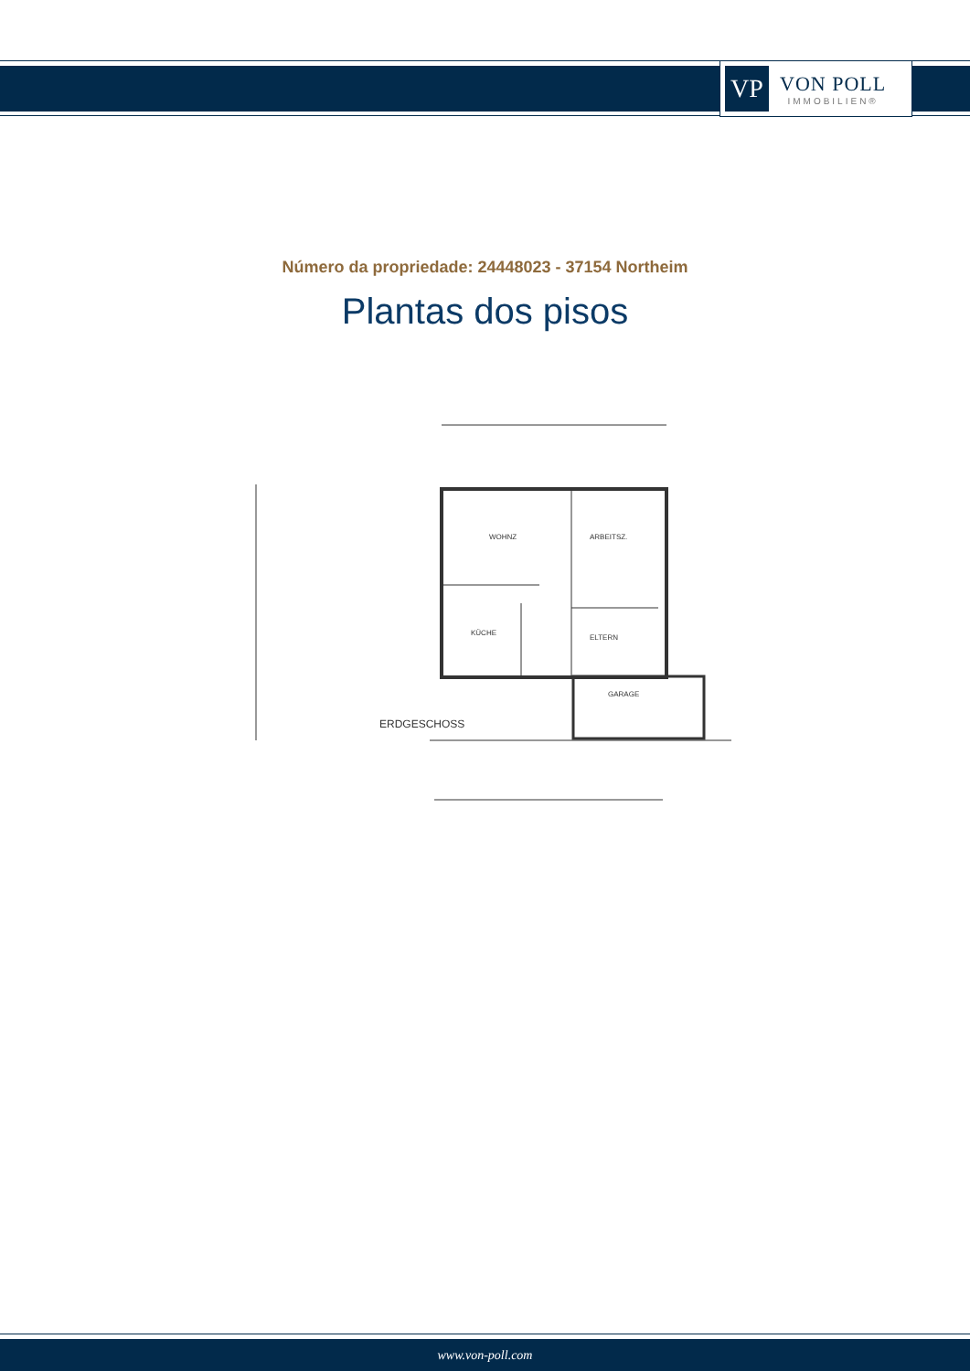VP
VON POLL
IMMOBILIEN®
Número da propriedade: 24448023 - 37154 Northeim
Plantas dos pisos
WOHNZ
ARBEITSZ.
KÜCHE
ELTERN
GARAGE
ERDGESCHOSS
www.von-poll.com